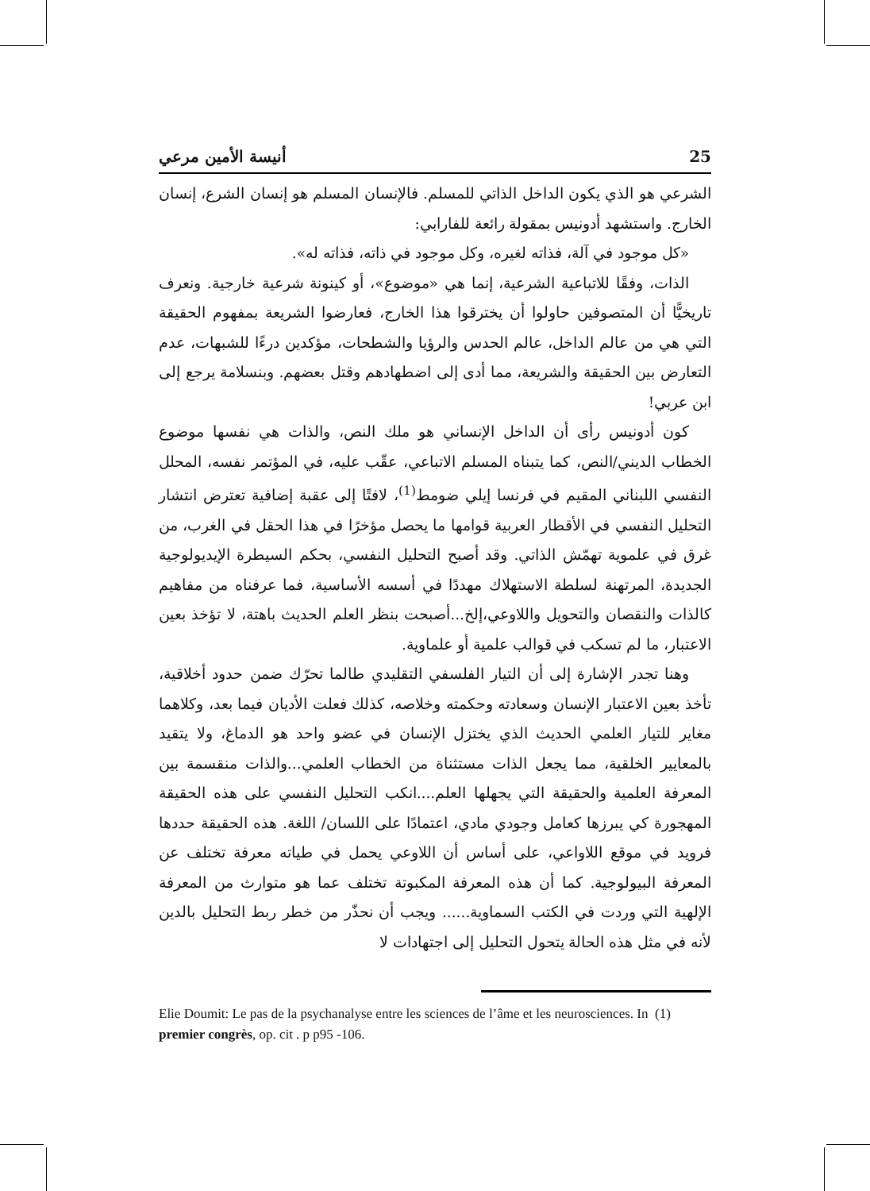25 أنيسة الأمين مرعي
الشرعي هو الذي يكون الداخل الذاتي للمسلم. فالإنسان المسلم هو إنسان الشرع، إنسان الخارج. واستشهد أدونيس بمقولة رائعة للفارابي:
«كل موجود في آلة، فذاته لغيره، وكل موجود في ذاته، فذاته له».
الذات، وفقًا للاتباعية الشرعية، إنما هي «موضوع»، أو كينونة شرعية خارجية. ونعرف تاريخيًّا أن المتصوفين حاولوا أن يخترقوا هذا الخارج، فعارضوا الشريعة بمفهوم الحقيقة التي هي من عالم الداخل، عالم الحدس والرؤيا والشطحات، مؤكدين درءًا للشبهات، عدم التعارض بين الحقيقة والشريعة، مما أدى إلى اضطهادهم وقتل بعضهم. وبنسلامة يرجع إلى ابن عربي!
كون أدونيس رأى أن الداخل الإنساني هو ملك النص، والذات هي نفسها موضوع الخطاب الديني/النص، كما يتبناه المسلم الاتباعي، عقّب عليه، في المؤتمر نفسه، المحلل النفسي اللبناني المقيم في فرنسا إيلي ضومط<sup>(1)</sup>، لافتًا إلى عقبة إضافية تعترض انتشار التحليل النفسي في الأقطار العربية قوامها ما يحصل مؤخرًا في هذا الحقل في الغرب، من غرق في علموية تهمّش الذاتي. وقد أصبح التحليل النفسي، بحكم السيطرة الإيديولوجية الجديدة، المرتهنة لسلطة الاستهلاك مهددًا في أسسه الأساسية، فما عرفناه من مفاهيم كالذات والنقصان والتحويل واللاوعي،إلخ...أصبحت بنظر العلم الحديث باهتة، لا تؤخذ بعين الاعتبار، ما لم تسكب في قوالب علمية أو علماوية.
وهنا تجدر الإشارة إلى أن التيار الفلسفي التقليدي طالما تحرّك ضمن حدود أخلاقية، تأخذ بعين الاعتبار الإنسان وسعادته وحكمته وخلاصه، كذلك فعلت الأديان فيما بعد، وكلاهما مغاير للتيار العلمي الحديث الذي يختزل الإنسان في عضو واحد هو الدماغ، ولا يتقيد بالمعايير الخلقية، مما يجعل الذات مستثناة من الخطاب العلمي...والذات منقسمة بين المعرفة العلمية والحقيقة التي يجهلها العلم....انكب التحليل النفسي على هذه الحقيقة المهجورة كي يبرزها كعامل وجودي مادي، اعتمادًا على اللسان/ اللغة. هذه الحقيقة حددها فرويد في موقع اللاواعي، على أساس أن اللاوعي يحمل في طياته معرفة تختلف عن المعرفة البيولوجية. كما أن هذه المعرفة المكبوتة تختلف عما هو متوارث من المعرفة الإلهية التي وردت في الكتب السماوية...... ويجب أن نحذّر من خطر ربط التحليل بالدين لأنه في مثل هذه الحالة يتحول التحليل إلى اجتهادات لا
Elie Doumit: Le pas de la psychanalyse entre les sciences de l’âme et les neurosciences. In (1)
premier congrès, op. cit . p p95 -106.